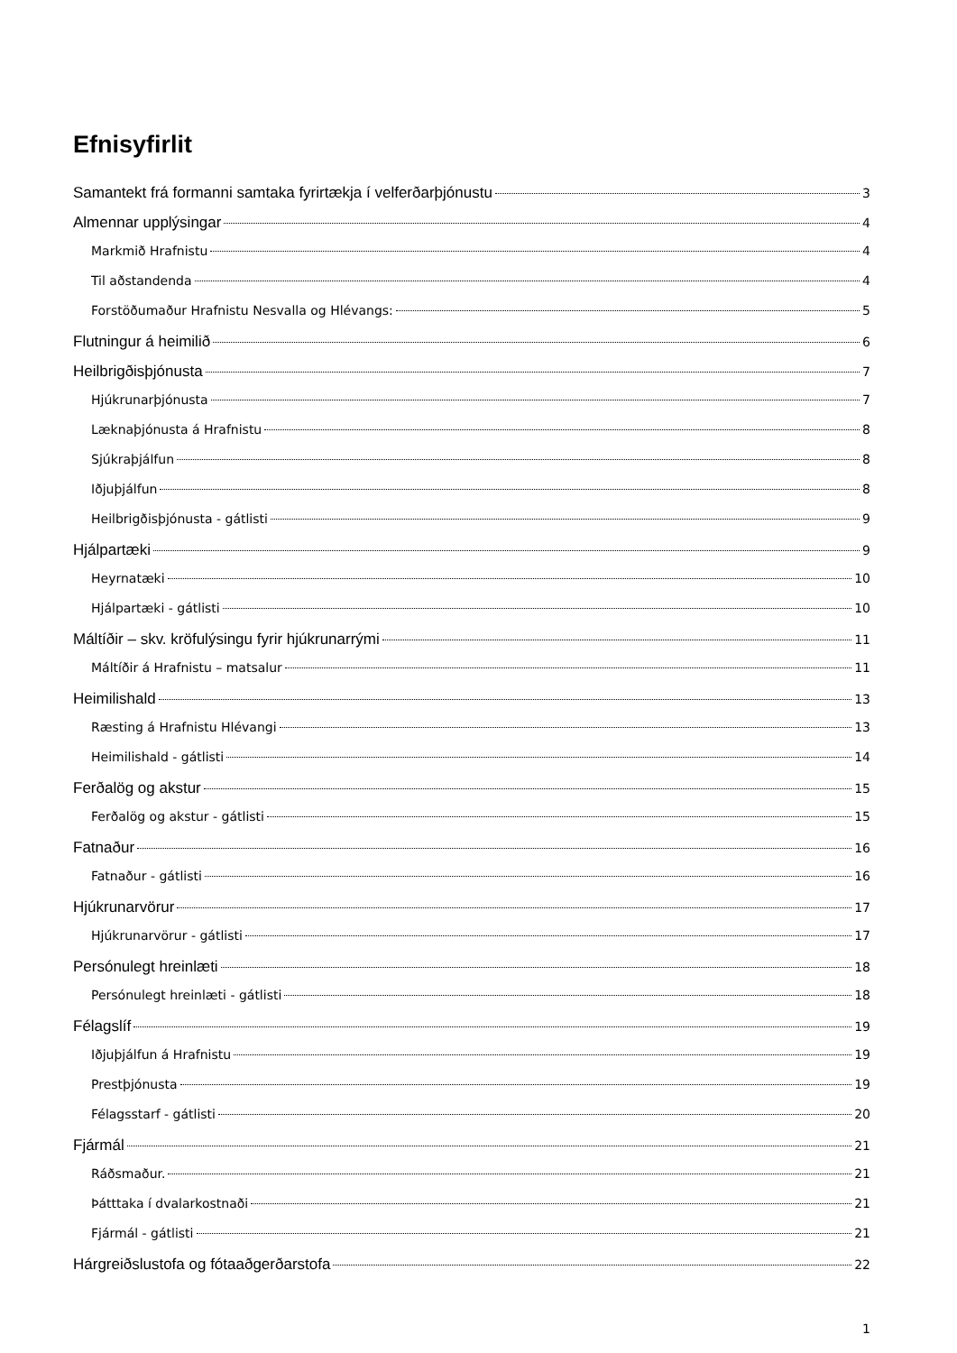Efnisyfirlit
Samantekt frá formanni samtaka fyrirtækja í velferðarþjónustu 3
Almennar upplýsingar 4
Markmið Hrafnistu 4
Til aðstandenda 4
Forstöðumaður Hrafnistu Nesvalla og Hlévangs: 5
Flutningur á heimilið 6
Heilbrigðisþjónusta 7
Hjúkrunarþjónusta 7
Læknaþjónusta á Hrafnistu 8
Sjúkraþjálfun 8
Iðjuþjálfun 8
Heilbrigðisþjónusta - gátlisti 9
Hjálpartæki 9
Heyrnatæki 10
Hjálpartæki - gátlisti 10
Máltíðir – skv. kröfulýsingu fyrir hjúkrunarrými 11
Máltíðir á Hrafnistu – matsalur 11
Heimilishald 13
Ræsting á Hrafnistu Hlévangi 13
Heimilishald - gátlisti 14
Ferðalög og akstur 15
Ferðalög og akstur - gátlisti 15
Fatnaður 16
Fatnaður - gátlisti 16
Hjúkrunarvörur 17
Hjúkrunarvörur - gátlisti 17
Persónulegt hreinlæti 18
Persónulegt hreinlæti - gátlisti 18
Félagslíf 19
Iðjuþjálfun á Hrafnistu 19
Prestþjónusta 19
Félagsstarf - gátlisti 20
Fjármál 21
Ráðsmaður. 21
Þátttaka í dvalarkostnaði 21
Fjármál - gátlisti 21
Hárgreiðslustofa og fótaaðgerðarstofa 22
1